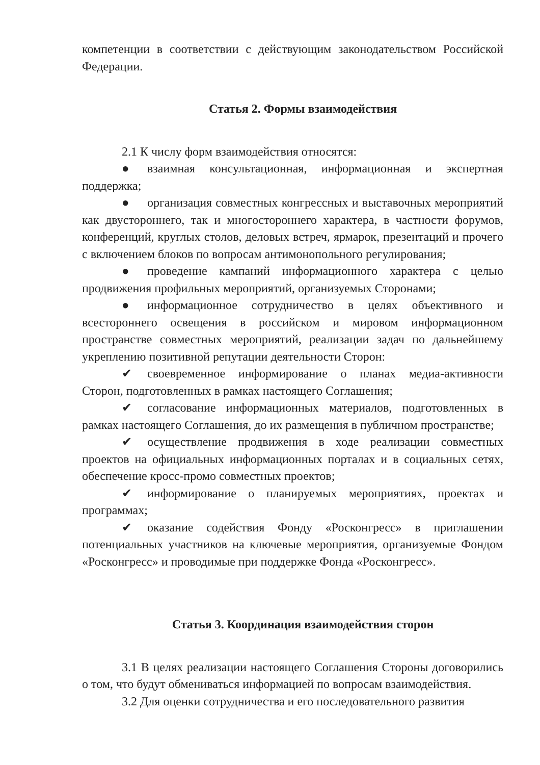компетенции в соответствии с действующим законодательством Российской Федерации.
Статья 2. Формы взаимодействия
2.1 К числу форм взаимодействия относятся:
● взаимная консультационная, информационная и экспертная поддержка;
● организация совместных конгрессных и выставочных мероприятий как двустороннего, так и многостороннего характера, в частности форумов, конференций, круглых столов, деловых встреч, ярмарок, презентаций и прочего с включением блоков по вопросам антимонопольного регулирования;
● проведение кампаний информационного характера с целью продвижения профильных мероприятий, организуемых Сторонами;
● информационное сотрудничество в целях объективного и всестороннего освещения в российском и мировом информационном пространстве совместных мероприятий, реализации задач по дальнейшему укреплению позитивной репутации деятельности Сторон:
✔ своевременное информирование о планах медиа-активности Сторон, подготовленных в рамках настоящего Соглашения;
✔ согласование информационных материалов, подготовленных в рамках настоящего Соглашения, до их размещения в публичном пространстве;
✔ осуществление продвижения в ходе реализации совместных проектов на официальных информационных порталах и в социальных сетях, обеспечение кросс-промо совместных проектов;
✔ информирование о планируемых мероприятиях, проектах и программах;
✔ оказание содействия Фонду «Росконгресс» в приглашении потенциальных участников на ключевые мероприятия, организуемые Фондом «Росконгресс» и проводимые при поддержке Фонда «Росконгресс».
Статья 3. Координация взаимодействия сторон
3.1 В целях реализации настоящего Соглашения Стороны договорились о том, что будут обмениваться информацией по вопросам взаимодействия.
3.2 Для оценки сотрудничества и его последовательного развития